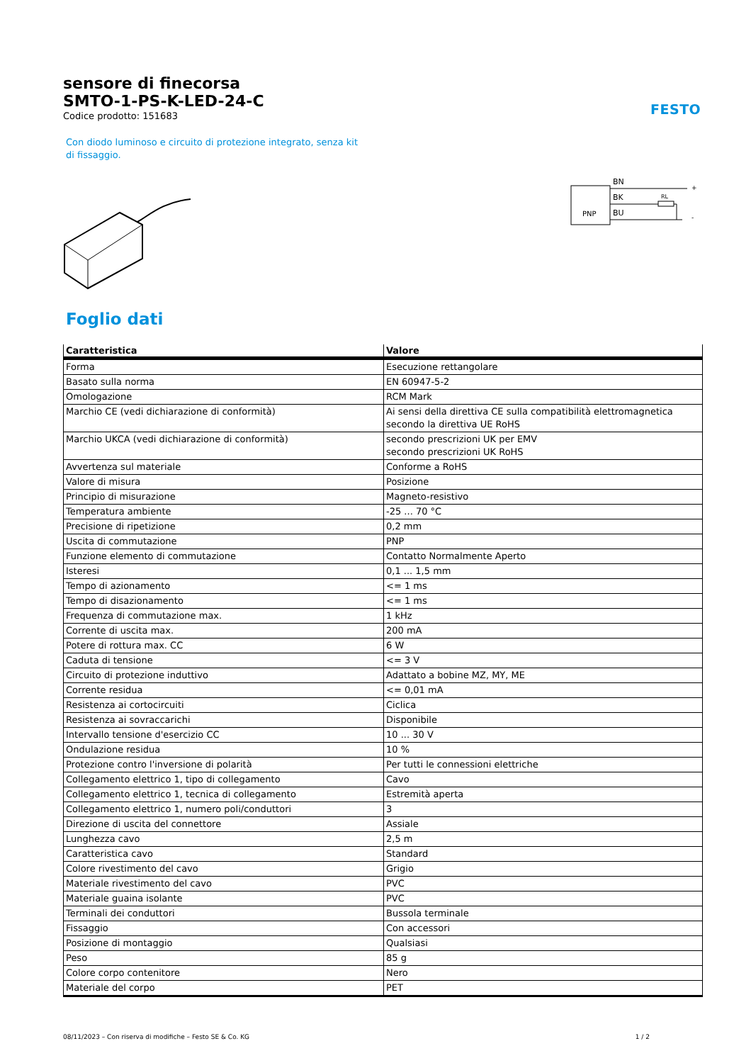sensore di finecorsa
SMTO-1-PS-K-LED-24-C
Codice prodotto: 151683
FESTO
Con diodo luminoso e circuito di protezione integrato, senza kit di fissaggio.
PNP
BN
BK
BU
RL
+
-
Foglio dati
| Caratteristica | Valore |
| --- | --- |
| Forma | Esecuzione rettangolare |
| Basato sulla norma | EN 60947-5-2 |
| Omologazione | RCM Mark |
| Marchio CE (vedi dichiarazione di conformità) | Ai sensi della direttiva CE sulla compatibilità elettromagnetica secondo la direttiva UE RoHS |
| Marchio UKCA (vedi dichiarazione di conformità) | secondo prescrizioni UK per EMV secondo prescrizioni UK RoHS |
| Avvertenza sul materiale | Conforme a RoHS |
| Valore di misura | Posizione |
| Principio di misurazione | Magneto-resistivo |
| Temperatura ambiente | -25 ... 70 °C |
| Precisione di ripetizione | 0,2 mm |
| Uscita di commutazione | PNP |
| Funzione elemento di commutazione | Contatto Normalmente Aperto |
| Isteresi | 0,1 ... 1,5 mm |
| Tempo di azionamento | <= 1 ms |
| Tempo di disazionamento | <= 1 ms |
| Frequenza di commutazione max. | 1 kHz |
| Corrente di uscita max. | 200 mA |
| Potere di rottura max. CC | 6 W |
| Caduta di tensione | <= 3 V |
| Circuito di protezione induttivo | Adattato a bobine MZ, MY, ME |
| Corrente residua | <= 0,01 mA |
| Resistenza ai cortocircuiti | Ciclica |
| Resistenza ai sovraccarichi | Disponibile |
| Intervallo tensione d'esercizio CC | 10 ... 30 V |
| Ondulazione residua | 10 % |
| Protezione contro l'inversione di polarità | Per tutti le connessioni elettriche |
| Collegamento elettrico 1, tipo di collegamento | Cavo |
| Collegamento elettrico 1, tecnica di collegamento | Estremità aperta |
| Collegamento elettrico 1, numero poli/conduttori | 3 |
| Direzione di uscita del connettore | Assiale |
| Lunghezza cavo | 2,5 m |
| Caratteristica cavo | Standard |
| Colore rivestimento del cavo | Grigio |
| Materiale rivestimento del cavo | PVC |
| Materiale guaina isolante | PVC |
| Terminali dei conduttori | Bussola terminale |
| Fissaggio | Con accessori |
| Posizione di montaggio | Qualsiasi |
| Peso | 85 g |
| Colore corpo contenitore | Nero |
| Materiale del corpo | PET |
08/11/2023 – Con riserva di modifiche – Festo SE & Co. KG 1 / 2